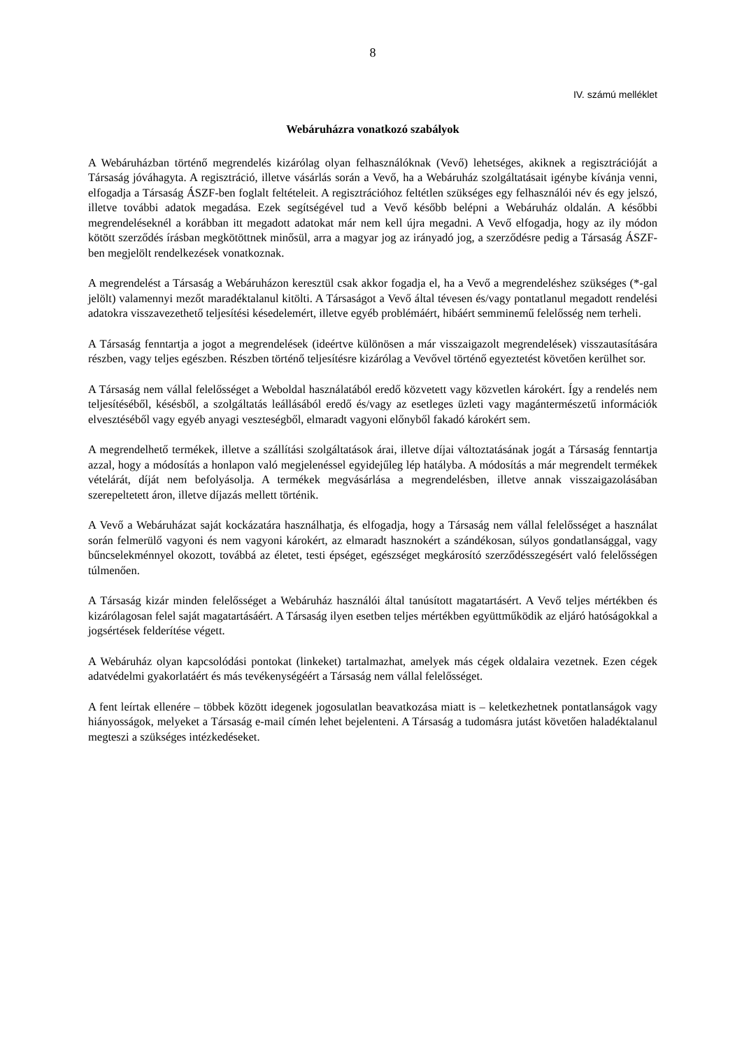8
IV. számú melléklet
Webáruházra vonatkozó szabályok
A Webáruházban történő megrendelés kizárólag olyan felhasználóknak (Vevő) lehetséges, akiknek a regisztrációját a Társaság jóváhagyta. A regisztráció, illetve vásárlás során a Vevő, ha a Webáruház szolgáltatásait igénybe kívánja venni, elfogadja a Társaság ÁSZF-ben foglalt feltételeit. A regisztrációhoz feltétlen szükséges egy felhasználói név és egy jelszó, illetve további adatok megadása. Ezek segítségével tud a Vevő később belépni a Webáruház oldalán. A későbbi megrendeléseknél a korábban itt megadott adatokat már nem kell újra megadni. A Vevő elfogadja, hogy az ily módon kötött szerződés írásban megkötöttnek minősül, arra a magyar jog az irányadó jog, a szerződésre pedig a Társaság ÁSZF-ben megjelölt rendelkezések vonatkoznak.
A megrendelést a Társaság a Webáruházon keresztül csak akkor fogadja el, ha a Vevő a megrendeléshez szükséges (*-gal jelölt) valamennyi mezőt maradéktalanul kitölti. A Társaságot a Vevő által tévesen és/vagy pontatlanul megadott rendelési adatokra visszavezethető teljesítési késedelemért, illetve egyéb problémáért, hibáért semminemű felelősség nem terheli.
A Társaság fenntartja a jogot a megrendelések (ideértve különösen a már visszaigazolt megrendelések) visszautasítására részben, vagy teljes egészben. Részben történő teljesítésre kizárólag a Vevővel történő egyeztetést követően kerülhet sor.
A Társaság nem vállal felelősséget a Weboldal használatából eredő közvetett vagy közvetlen károkért. Így a rendelés nem teljesítéséből, késésből, a szolgáltatás leállásából eredő és/vagy az esetleges üzleti vagy magántermészetű információk elvesztéséből vagy egyéb anyagi veszteségből, elmaradt vagyoni előnyből fakadó károkért sem.
A megrendelhető termékek, illetve a szállítási szolgáltatások árai, illetve díjai változtatásának jogát a Társaság fenntartja azzal, hogy a módosítás a honlapon való megjelenéssel egyidejűleg lép hatályba. A módosítás a már megrendelt termékek vételárát, díját nem befolyásolja. A termékek megvásárlása a megrendelésben, illetve annak visszaigazolásában szerepeltetett áron, illetve díjazás mellett történik.
A Vevő a Webáruházat saját kockázatára használhatja, és elfogadja, hogy a Társaság nem vállal felelősséget a használat során felmerülő vagyoni és nem vagyoni károkért, az elmaradt hasznokért a szándékosan, súlyos gondatlansággal, vagy bűncselekménnyel okozott, továbbá az életet, testi épséget, egészséget megkárosító szerződésszegésért való felelősségen túlmenően.
A Társaság kizár minden felelősséget a Webáruház használói által tanúsított magatartásért. A Vevő teljes mértékben és kizárólagosan felel saját magatartásáért. A Társaság ilyen esetben teljes mértékben együttműködik az eljáró hatóságokkal a jogsértések felderítése végett.
A Webáruház olyan kapcsolódási pontokat (linkeket) tartalmazhat, amelyek más cégek oldalaira vezetnek. Ezen cégek adatvédelmi gyakorlatáért és más tevékenységéért a Társaság nem vállal felelősséget.
A fent leírtak ellenére – többek között idegenek jogosulatlan beavatkozása miatt is – keletkezhetnek pontatlanságok vagy hiányosságok, melyeket a Társaság e-mail címén lehet bejelenteni. A Társaság a tudomásra jutást követően haladéktalanul megteszi a szükséges intézkedéseket.